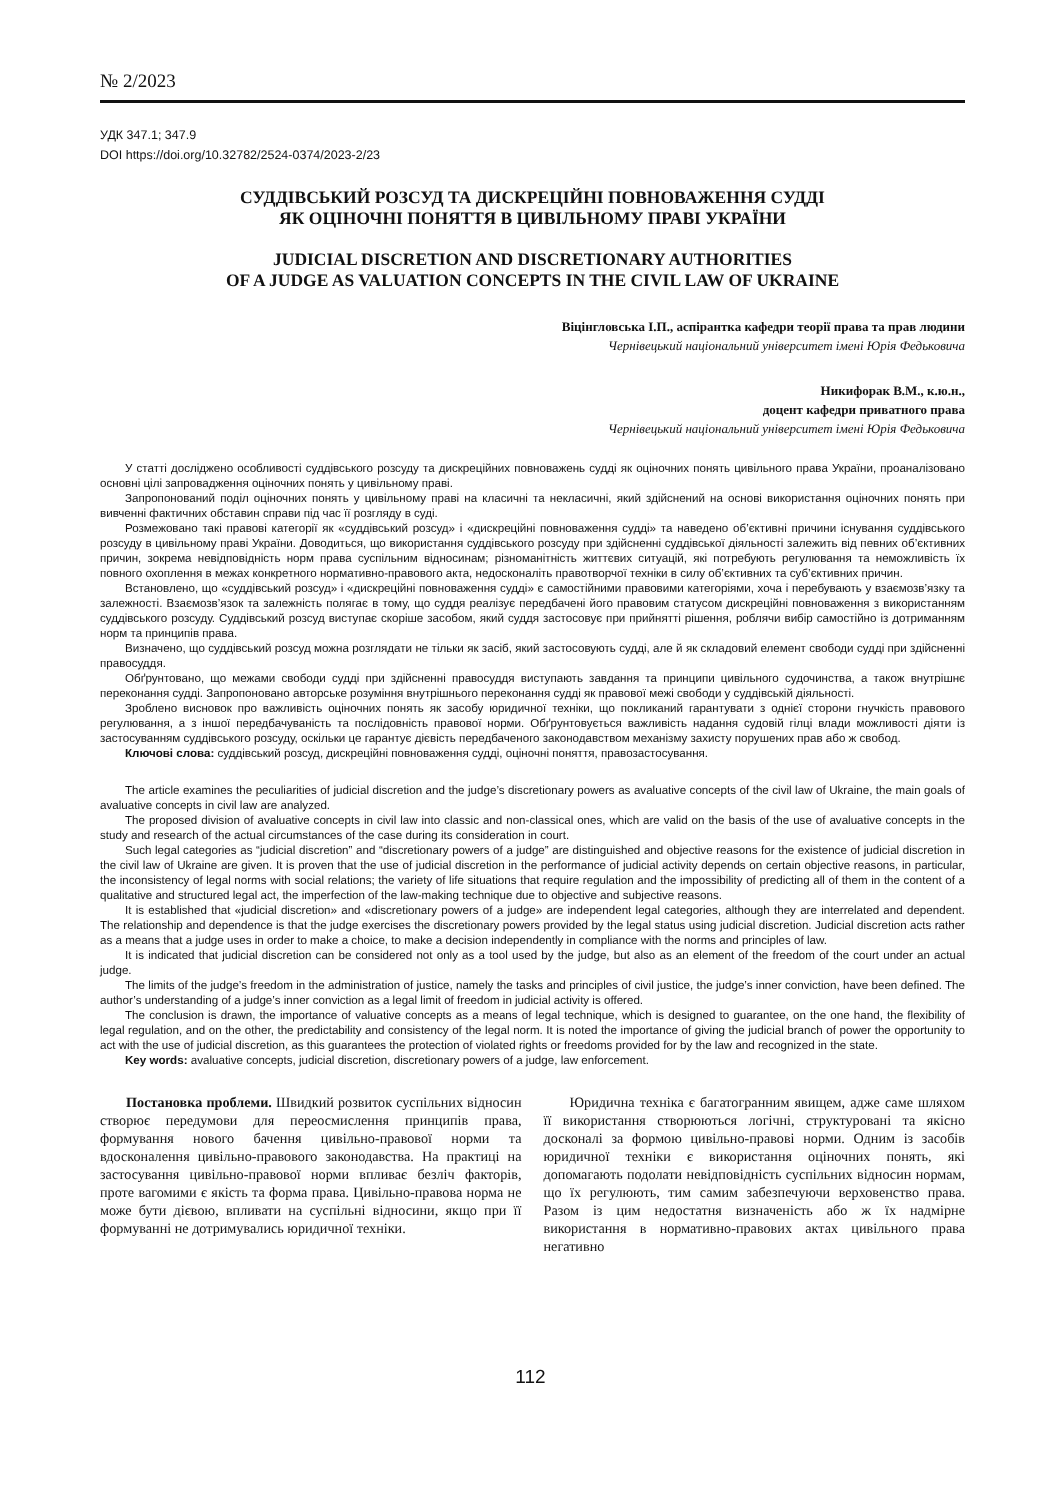№ 2/2023
УДК 347.1; 347.9
DOI https://doi.org/10.32782/2524-0374/2023-2/23
СУДДІВСЬКИЙ РОЗСУД ТА ДИСКРЕЦІЙНІ ПОВНОВАЖЕННЯ СУДДІ
ЯК ОЦІНОЧНІ ПОНЯТТЯ В ЦИВІЛЬНОМУ ПРАВІ УКРАЇНИ
JUDICIAL DISCRETION AND DISCRETIONARY AUTHORITIES
OF A JUDGE AS VALUATION CONCEPTS IN THE CIVIL LAW OF UKRAINE
Віцінгловська І.П., аспірантка кафедри теорії права та прав людини
Чернівецький національний університет імені Юрія Федьковича
Никифорак В.М., к.ю.н.,
доцент кафедри приватного права
Чернівецький національний університет імені Юрія Федьковича
У статті досліджено особливості суддівського розсуду та дискреційних повноважень судді як оціночних понять цивільного права України, проаналізовано основні цілі запровадження оціночних понять у цивільному праві.
Запропонований поділ оціночних понять у цивільному праві на класичні та некласичні, який здійснений на основі використання оціночних понять при вивченні фактичних обставин справи під час її розгляду в суді.
Розмежовано такі правові категорії як «суддівський розсуд» і «дискреційні повноваження судді» та наведено об’єктивні причини існування суддівського розсуду в цивільному праві України. Доводиться, що використання суддівського розсуду при здійсненні суддівської діяльності залежить від певних об’єктивних причин, зокрема невідповідність норм права суспільним відносинам; різноманітність життєвих ситуацій, які потребують регулювання та неможливість їх повного охоплення в межах конкретного нормативно-правового акта, недосконаліть правотворчої техніки в силу об’єктивних та суб’єктивних причин.
Встановлено, що «суддівський розсуд» і «дискреційні повноваження судді» є самостійними правовими категоріями, хоча і перебувають у взаємозв’язку та залежності. Взаємозв’язок та залежність полягає в тому, що суддя реалізує передбачені його правовим статусом дискреційні повноваження з використанням суддівського розсуду. Суддівський розсуд виступає скоріше засобом, який суддя застосовує при прийнятті рішення, роблячи вибір самостійно із дотриманням норм та принципів права.
Визначено, що суддівський розсуд можна розглядати не тільки як засіб, який застосовують судді, але й як складовий елемент свободи судді при здійсненні правосуддя.
Обґрунтовано, що межами свободи судді при здійсненні правосуддя виступають завдання та принципи цивільного судочинства, а також внутрішнє переконання судді. Запропоновано авторське розуміння внутрішнього переконання судді як правової межі свободи у суддівській діяльності.
Зроблено висновок про важливість оціночних понять як засобу юридичної техніки, що покликаний гарантувати з однієї сторони гнучкість правового регулювання, а з іншої передбачуваність та послідовність правової норми. Обґрунтовується важливість надання судовій гілці влади можливості діяти із застосуванням суддівського розсуду, оскільки це гарантує дієвість передбаченого законодавством механізму захисту порушених прав або ж свобод.
Ключові слова: суддівський розсуд, дискреційні повноваження судді, оціночні поняття, правозастосування.
The article examines the peculiarities of judicial discretion and the judge’s discretionary powers as avaluative concepts of the civil law of Ukraine, the main goals of avaluative concepts in civil law are analyzed.
The proposed division of avaluative concepts in civil law into classic and non-classical ones, which are valid on the basis of the use of avaluative concepts in the study and research of the actual circumstances of the case during its consideration in court.
Such legal categories as “judicial discretion” and “discretionary powers of a judge” are distinguished and objective reasons for the existence of judicial discretion in the civil law of Ukraine are given. It is proven that the use of judicial discretion in the performance of judicial activity depends on certain objective reasons, in particular, the inconsistency of legal norms with social relations; the variety of life situations that require regulation and the impossibility of predicting all of them in the content of a qualitative and structured legal act, the imperfection of the law-making technique due to objective and subjective reasons.
It is established that «judicial discretion» and «discretionary powers of a judge» are independent legal categories, although they are interrelated and dependent. The relationship and dependence is that the judge exercises the discretionary powers provided by the legal status using judicial discretion. Judicial discretion acts rather as a means that a judge uses in order to make a choice, to make a decision independently in compliance with the norms and principles of law.
It is indicated that judicial discretion can be considered not only as a tool used by the judge, but also as an element of the freedom of the court under an actual judge.
The limits of the judge’s freedom in the administration of justice, namely the tasks and principles of civil justice, the judge’s inner conviction, have been defined. The author’s understanding of a judge’s inner conviction as a legal limit of freedom in judicial activity is offered.
The conclusion is drawn, the importance of valuative concepts as a means of legal technique, which is designed to guarantee, on the one hand, the flexibility of legal regulation, and on the other, the predictability and consistency of the legal norm. It is noted the importance of giving the judicial branch of power the opportunity to act with the use of judicial discretion, as this guarantees the protection of violated rights or freedoms provided for by the law and recognized in the state.
Key words: avaluative concepts, judicial discretion, discretionary powers of a judge, law enforcement.
Постановка проблеми. Швидкий розвиток суспільних відносин створює передумови для переосмислення принципів права, формування нового бачення цивільно-правової норми та вдосконалення цивільно-правового законодавства. На практиці на застосування цивільно-правової норми впливає безліч факторів, проте вагомими є якість та форма права. Цивільно-правова норма не може бути дієвою, впливати на суспільні відносини, якщо при її формуванні не дотримувались юридичної техніки.
Юридична техніка є багатогранним явищем, адже саме шляхом її використання створюються логічні, структуровані та якісно досконалі за формою цивільно-правові норми. Одним із засобів юридичної техніки є використання оціночних понять, які допомагають подолати невідповідність суспільних відносин нормам, що їх регулюють, тим самим забезпечуючи верховенство права. Разом із цим недостатня визначеність або ж їх надмірне використання в нормативно-правових актах цивільного права негативно
112